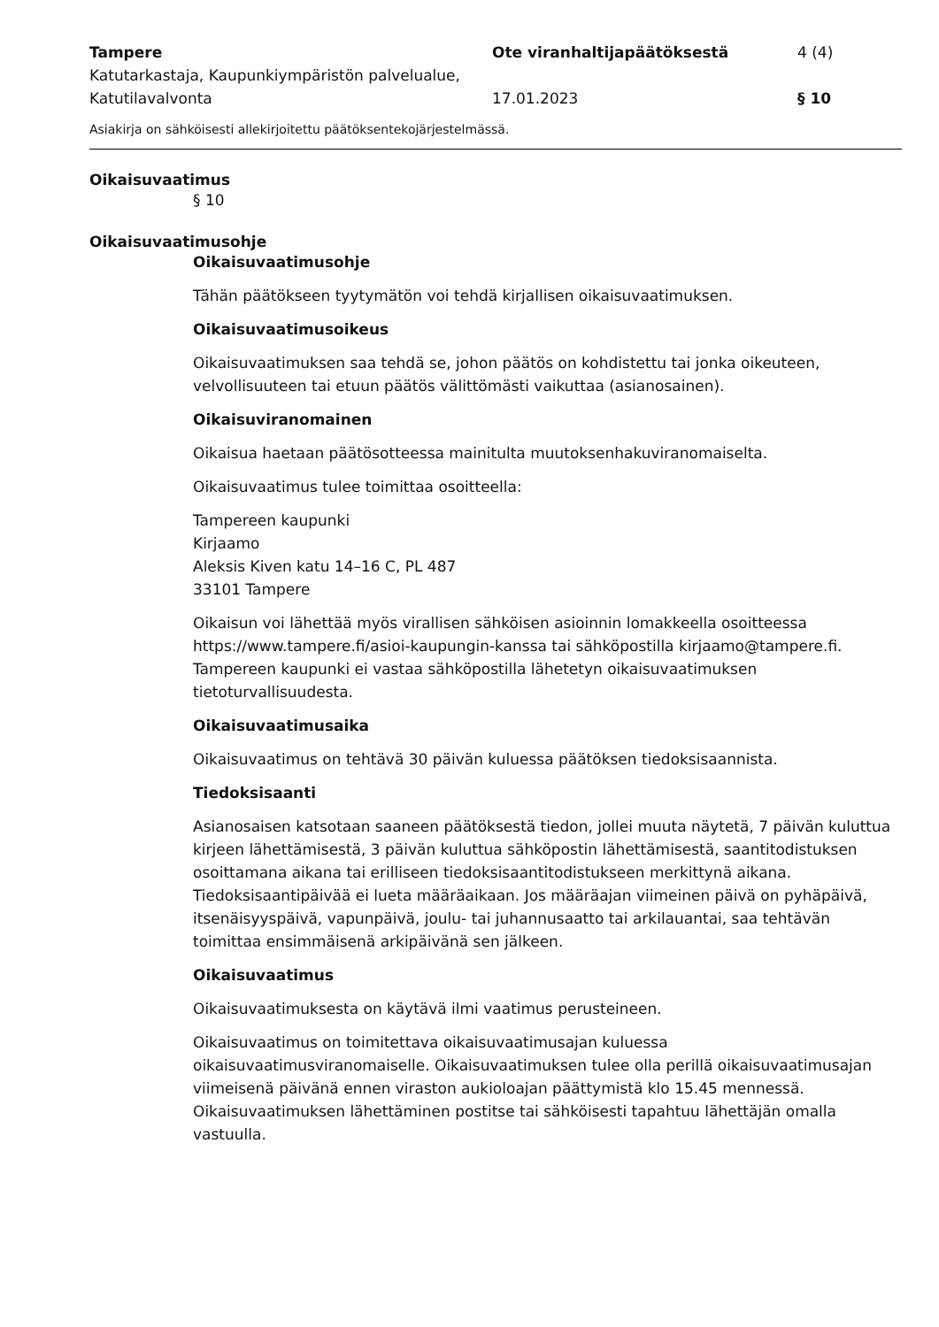Tampere
Katutarkastaja, Kaupunkiympäristön palvelualue, Katutilavalvonta
Ote viranhaltijapäätöksestä
17.01.2023
4 (4)
§ 10
Asiakirja on sähköisesti allekirjoitettu päätöksentekojärjestelmässä.
Oikaisuvaatimus
§ 10
Oikaisuvaatimusohje
Oikaisuvaatimusohje
Tähän päätökseen tyytymätön voi tehdä kirjallisen oikaisuvaatimuksen.
Oikaisuvaatimusoikeus
Oikaisuvaatimuksen saa tehdä se, johon päätös on kohdistettu tai jonka oikeuteen, velvollisuuteen tai etuun päätös välittömästi vaikuttaa (asianosainen).
Oikaisuviranomainen
Oikaisua haetaan päätösotteessa mainitulta muutoksenhakuviranomaiselta.
Oikaisuvaatimus tulee toimittaa osoitteella:
Tampereen kaupunki
Kirjaamo
Aleksis Kiven katu 14–16 C, PL 487
33101 Tampere
Oikaisun voi lähettää myös virallisen sähköisen asioinnin lomakkeella osoitteessa https://www.tampere.fi/asioi-kaupungin-kanssa tai sähköpostilla kirjaamo@tampere.fi. Tampereen kaupunki ei vastaa sähköpostilla lähetetyn oikaisuvaatimuksen tietoturvallisuudesta.
Oikaisuvaatimusaika
Oikaisuvaatimus on tehtävä 30 päivän kuluessa päätöksen tiedoksisaannista.
Tiedoksisaanti
Asianosaisen katsotaan saaneen päätöksestä tiedon, jollei muuta näytetä, 7 päivän kuluttua kirjeen lähettämisestä, 3 päivän kuluttua sähköpostin lähettämisestä, saantitodistuksen osoittamana aikana tai erilliseen tiedoksisaantitodistukseen merkittynä aikana. Tiedoksisaantipäivää ei lueta määräaikaan. Jos määräajan viimeinen päivä on pyhäpäivä, itsenäisyyspäivä, vapunpäivä, joulu- tai juhannusaatto tai arkilauantai, saa tehtävän toimittaa ensimmäisenä arkipäivänä sen jälkeen.
Oikaisuvaatimus
Oikaisuvaatimuksesta on käytävä ilmi vaatimus perusteineen.
Oikaisuvaatimus on toimitettava oikaisuvaatimusajan kuluessa oikaisuvaatimusviranomaiselle. Oikaisuvaatimuksen tulee olla perillä oikaisuvaatimusajan viimeisenä päivänä ennen viraston aukioloajan päättymistä klo 15.45 mennessä. Oikaisuvaatimuksen lähettäminen postitse tai sähköisesti tapahtuu lähettäjän omalla vastuulla.